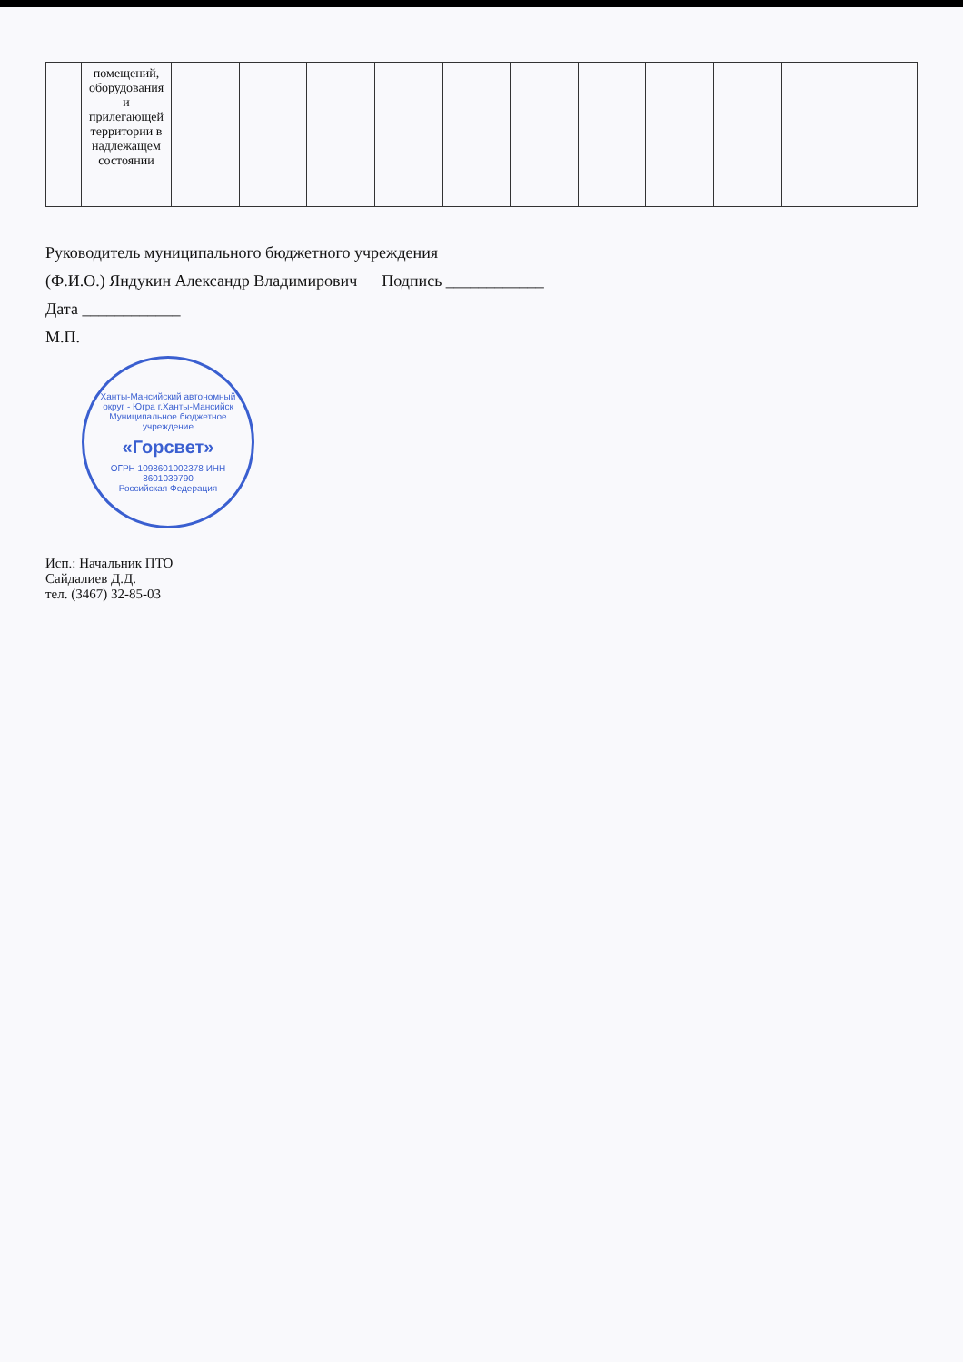| | помещений, оборудования и прилегающей территории в надлежащем состоянии | | | | | | | | | | | |
Руководитель муниципального бюджетного учреждения
(Ф.И.О.) Яндукин Александр Владимирович Подпись ____________
Дата ____________
М.П.
Ханты-Мансийский автономный округ - Югра г.Ханты-Мансийск
Муниципальное бюджетное учреждение
«Горсвет»
ОГРН 1098601002378 ИНН 8601039790
Российская Федерация
Исп.: Начальник ПТО
Сайдалиев Д.Д.
тел. (3467) 32-85-03